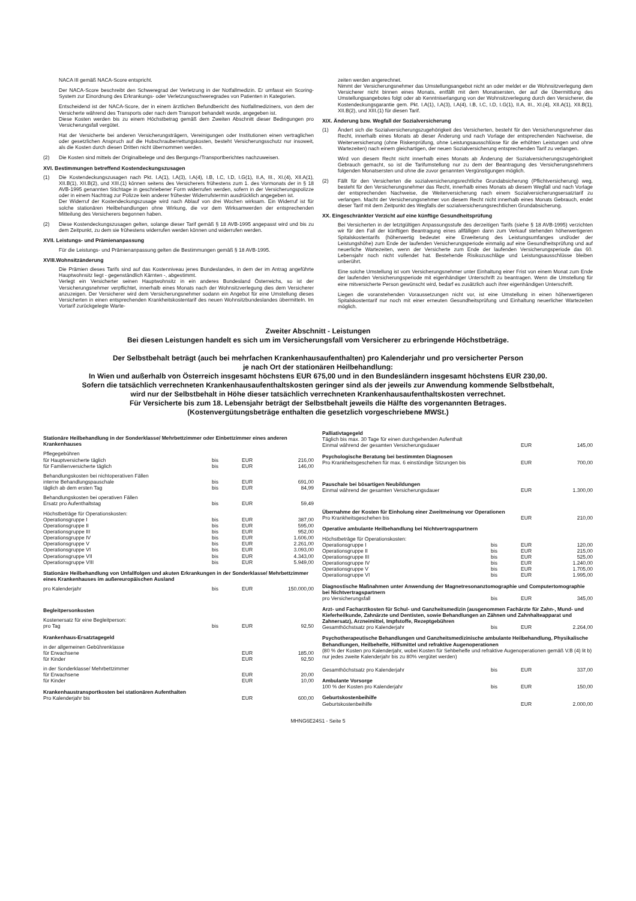NACA III gemäß NACA-Score entspricht.
Der NACA-Score beschreibt den Schweregrad der Verletzung in der Notfallmedizin. Er umfasst ein Scoring-System zur Einordnung des Erkrankungs- oder Verletzungsschweregrades von Patienten in Kategorien.
Entscheidend ist der NACA-Score, der in einem ärztlichen Befundbericht des Notfallmediziners, von dem der Versicherte während des Transports oder nach dem Transport behandelt wurde, angegeben ist.
Diese Kosten werden bis zu einem Höchstbetrag gemäß dem Zweiten Abschnitt dieser Bedingungen pro Versicherungsfall vergütet.
Hat der Versicherte bei anderen Versicherungsträgern, Vereinigungen oder Institutionen einen vertraglichen oder gesetzlichen Anspruch auf die Hubschrauberrettungskosten, besteht Versicherungsschutz nur insoweit, als die Kosten durch diesen Dritten nicht übernommen werden.
(2) Die Kosten sind mittels der Originalbelege und des Bergungs-/Transportberichtes nachzuweisen.
XVI. Bestimmungen betreffend Kostendeckungszusagen
(1) Die Kostendeckungszusagen nach Pkt. I.A(1), I.A(3), I.A(4), I.B, I.C, I.D, I.G(1), II.A, III., XI.(4), XII.A(1), XII.B(1), XII.B(2), und XIII.(1) können seitens des Versicherers frühestens zum 1. des Vormonats der in § 18 AVB-1995 genannten Stichtage in geschriebener Form widerrufen werden, sofern in der Versicherungspolizze oder in einem Nachtrag zur Polizze kein anderer frühester Widerrufstermin ausdrücklich angegeben ist.
Der Widerruf der Kostendeckungszusage wird nach Ablauf von drei Wochen wirksam. Ein Widerruf ist für solche stationären Heilbehandlungen ohne Wirkung, die vor dem Wirksamwerden der entsprechenden Mitteilung des Versicherers begonnen haben.
(2) Diese Kostendeckungszusagen gelten, solange dieser Tarif gemäß § 18 AVB-1995 angepasst wird und bis zu dem Zeitpunkt, zu dem sie frühestens widerrufen werden können und widerrufen werden.
XVII. Leistungs- und Prämienanpassung
Für die Leistungs- und Prämienanpassung gelten die Bestimmungen gemäß § 18 AVB-1995.
XVIII.Wohnsitzänderung
Die Prämien dieses Tarifs sind auf das Kostenniveau jenes Bundeslandes, in dem der im Antrag angeführte Hauptwohnsitz liegt - gegenständlich Kärnten -, abgestimmt.
Verlegt ein Versicherter seinen Hauptwohnsitz in ein anderes Bundesland Österreichs, so ist der Versicherungsnehmer verpflichtet, innerhalb eines Monats nach der Wohnsitzverlegung dies dem Versicherer anzuzeigen. Der Versicherer wird dem Versicherungsnehmer sodann ein Angebot für eine Umstellung dieses Versicherten in einen entsprechenden Krankheitskostentarif des neuen Wohnsitzbundeslandes übermitteln. Im Vortarif zurückgelegte Warte-
zeiten werden angerechnet.
Nimmt der Versicherungsnehmer das Umstellungsangebot nicht an oder meldet er die Wohnsitzverlegung dem Versicherer nicht binnen eines Monats, entfällt mit dem Monatsersten, der auf die Übermittlung des Umstellungsangebotes folgt oder ab Kenntniserlangung von der Wohnsitzverlegung durch den Versicherer, die Kostendeckungsgarantie gem. Pkt. I.A(1), I.A(3), I.A(4), I.B, I.C, I.D, I.G(1), II.A, III., XI.(4), XII.A(1), XII.B(1), XII.B(2), und XIII.(1) für diesen Tarif.
XIX. Änderung bzw. Wegfall der Sozialversicherung
(1) Ändert sich die Sozialversicherungszugehörigkeit des Versicherten, besteht für den Versicherungsnehmer das Recht, innerhalb eines Monats ab dieser Änderung und nach Vorlage der entsprechenden Nachweise, die Weiterversicherung (ohne Riskenprüfung, ohne Leistungsausschlüsse für die erhöhten Leistungen und ohne Wartezeiten) nach einem gleichartigen, der neuen Sozialversicherung entsprechenden Tarif zu verlangen.
Wird von diesem Recht nicht innerhalb eines Monats ab Änderung der Sozialversicherungszugehörigkeit Gebrauch gemacht, so ist die Tarifumstellung nur zu dem der Beantragung des Versicherungsnehmers folgenden Monatsersten und ohne die zuvor genannten Vergünstigungen möglich.
(2) Fällt für den Versicherten die sozialversicherungsrechtliche Grundabsicherung (Pflichtversicherung) weg, besteht für den Versicherungsnehmer das Recht, innerhalb eines Monats ab diesem Wegfall und nach Vorlage der entsprechenden Nachweise, die Weiterversicherung nach einem Sozialversicherungsersatztarif zu verlangen. Macht der Versicherungsnehmer von diesem Recht nicht innerhalb eines Monats Gebrauch, endet dieser Tarif mit dem Zeitpunkt des Wegfalls der sozialversicherungsrechtlichen Grundabsicherung.
XX. Eingeschränkter Verzicht auf eine künftige Gesundheitsprüfung
Bei Versicherten in der letztgültigen Anpassungsstufe des derzeitigen Tarifs (siehe § 18 AVB-1995) verzichten wir für den Fall der künftigen Beantragung eines allfälligen dann zum Verkauf stehenden höherwertigeren Spitalskostentarifs (höherwertig bedeutet eine Erweiterung des Leistungsumfanges und/oder der Leistungshöhe) zum Ende der laufenden Versicherungsperiode einmalig auf eine Gesundheitsprüfung und auf neuerliche Wartezeiten, wenn der Versicherte zum Ende der laufenden Versicherungsperiode das 60. Lebensjahr noch nicht vollendet hat. Bestehende Risikozuschläge und Leistungsausschlüsse bleiben unberührt.
Eine solche Umstellung ist vom Versicherungsnehmer unter Einhaltung einer Frist von einem Monat zum Ende der laufenden Versicherungsperiode mit eigenhändiger Unterschrift zu beantragen. Wenn die Umstellung für eine mitversicherte Person gewünscht wird, bedarf es zusätzlich auch ihrer eigenhändigen Unterschrift.
Liegen die voranstehenden Voraussetzungen nicht vor, ist eine Umstellung in einen höherwertigeren Spitalskostentarif nur noch mit einer erneuten Gesundheitsprüfung und Einhaltung neuerlicher Wartezeiten möglich.
Zweiter Abschnitt - Leistungen
Bei diesen Leistungen handelt es sich um im Versicherungsfall vom Versicherer zu erbringende Höchstbeträge.
Der Selbstbehalt beträgt (auch bei mehrfachen Krankenhausaufenthalten) pro Kalenderjahr und pro versicherter Person
je nach Ort der stationären Heilbehandlung:
In Wien und außerhalb von Österreich insgesamt höchstens EUR 675,00 und in den Bundesländern insgesamt höchstens EUR 230,00.
Sofern die tatsächlich verrechneten Krankenhausaufenthaltskosten geringer sind als der jeweils zur Anwendung kommende Selbstbehalt,
wird nur der Selbstbehalt in Höhe dieser tatsächlich verrechneten Krankenhausaufenthaltskosten verrechnet.
Für Versicherte bis zum 18. Lebensjahr beträgt der Selbstbehalt jeweils die Hälfte des vorgenannten Betrages.
(Kostenvergütungsbeträge enthalten die gesetzlich vorgeschriebene MWSt.)
| Stationäre Heilbehandlung in der Sonderklasse/ Mehrbettzimmer oder Einbettzimmer eines anderen Krankenhauses | | | |
| Pflegegebühren | | | |
| für Hauptversicherte täglich | bis | EUR | 216,00 |
| für Familienversicherte täglich | bis | EUR | 146,00 |
| Behandlungskosten bei nichtoperativen Fällen | | | |
| interne Behandlungspauschale | bis | EUR | 691,00 |
| täglich ab dem ersten Tag | bis | EUR | 84,99 |
| Behandlungskosten bei operativen Fällen | | | |
| Ersatz pro Aufenthaltstag | bis | EUR | 59,49 |
| Höchstbeträge für Operationskosten: | | | |
| Operationsgruppe I | bis | EUR | 387,00 |
| Operationsgruppe II | bis | EUR | 595,00 |
| Operationsgruppe III | bis | EUR | 952,00 |
| Operationsgruppe IV | bis | EUR | 1.606,00 |
| Operationsgruppe V | bis | EUR | 2.261,00 |
| Operationsgruppe VI | bis | EUR | 3.093,00 |
| Operationsgruppe VII | bis | EUR | 4.343,00 |
| Operationsgruppe VIII | bis | EUR | 5.949,00 |
| Stationäre Heilbehandlung von Unfallfolgen und akuten Erkrankungen in der Sonderklasse/ Mehrbettzimmer eines Krankenhauses im außereuropäischen Ausland | | | |
| pro Kalenderjahr | bis | EUR | 150.000,00 |
| Begleitpersonkosten | | | |
| Kostenersatz für eine Begleitperson: | | | |
| pro Tag | bis | EUR | 92,50 |
| Krankenhaus-Ersatztagegeld | | | |
| in der allgemeinen Gebührenklasse | | | |
| für Erwachsene | | EUR | 185,00 |
| für Kinder | | EUR | 92,50 |
| in der Sonderklasse/ Mehrbettzimmer | | | |
| für Erwachsene | | EUR | 20,00 |
| für Kinder | | EUR | 10,00 |
| Krankenhaustransportkosten bei stationären Aufenthalten | | | |
| Pro Kalenderjahr bis | | EUR | 600,00 |
| Palliativtagegeld | | | |
| Täglich bis max. 30 Tage für einen durchgehenden Aufenthalt | | | |
| Einmal während der gesamten Versicherungsdauer | | EUR | 145,00 |
| Psychologische Beratung bei bestimmten Diagnosen | | | |
| Pro Krankheitsgeschehen für max. 6 einstündige Sitzungen bis | | EUR | 700,00 |
| Pauschale bei bösartigen Neubildungen | | | |
| Einmal während der gesamten Versicherungsdauer | | EUR | 1.300,00 |
| Übernahme der Kosten für Einholung einer Zweitmeinung vor Operationen | | | |
| Pro Krankheitsgeschehen bis | | EUR | 210,00 |
| Operative ambulante Heilbehandlung bei Nichtvertragspartnern | | | |
| Höchstbeträge für Operationskosten: | | | |
| Operationsgruppe I | bis | EUR | 120,00 |
| Operationsgruppe II | bis | EUR | 215,00 |
| Operationsgruppe III | bis | EUR | 525,00 |
| Operationsgruppe IV | bis | EUR | 1.240,00 |
| Operationsgruppe V | bis | EUR | 1.705,00 |
| Operationsgruppe VI | bis | EUR | 1.995,00 |
| Diagnostische Maßnahmen unter Anwendung der Magnetresonanztomographie und Computertomographie bei Nichtvertragspartnern | | | |
| pro Versicherungsfall | bis | EUR | 345,00 |
| Arzt- und Facharztkosten für Schul- und Ganzheitsmedizin (ausgenommen Fachärzte für Zahn-, Mund- und Kieferheilkunde, Zahnärzte und Dentisten, sowie Behandlungen an Zähnen und Zahnhalteapparat und Zahnersatz), Arzneimittel, Impfstoffe, Rezeptgebühren | | | |
| Gesamthöchstsatz pro Kalenderjahr | bis | EUR | 2.264,00 |
| Psychotherapeutische Behandlungen und Ganzheitsmedizinische ambulante Heilbehandlung, Physikalische Behandlungen, Heilbehelfe, Hilfsmittel und refraktive Augenoperationen | | | |
| (80 % der Kosten pro Kalenderjahr, wobei Kosten für Sehbehelfe und refraktive Augenoperationen gemäß V.B (4) lit b) nur jedes zweite Kalenderjahr bis zu 80% vergütet werden) | | | |
| Gesamthöchstsatz pro Kalenderjahr | bis | EUR | 337,00 |
| Ambulante Vorsorge | | | |
| 100 % der Kosten pro Kalenderjahr | bis | EUR | 150,00 |
| Geburtskostenbeihilfe | | | |
| Geburtskostenbeihilfe | | EUR | 2.000,00 |
MHNG6E24S1 - Seite 5